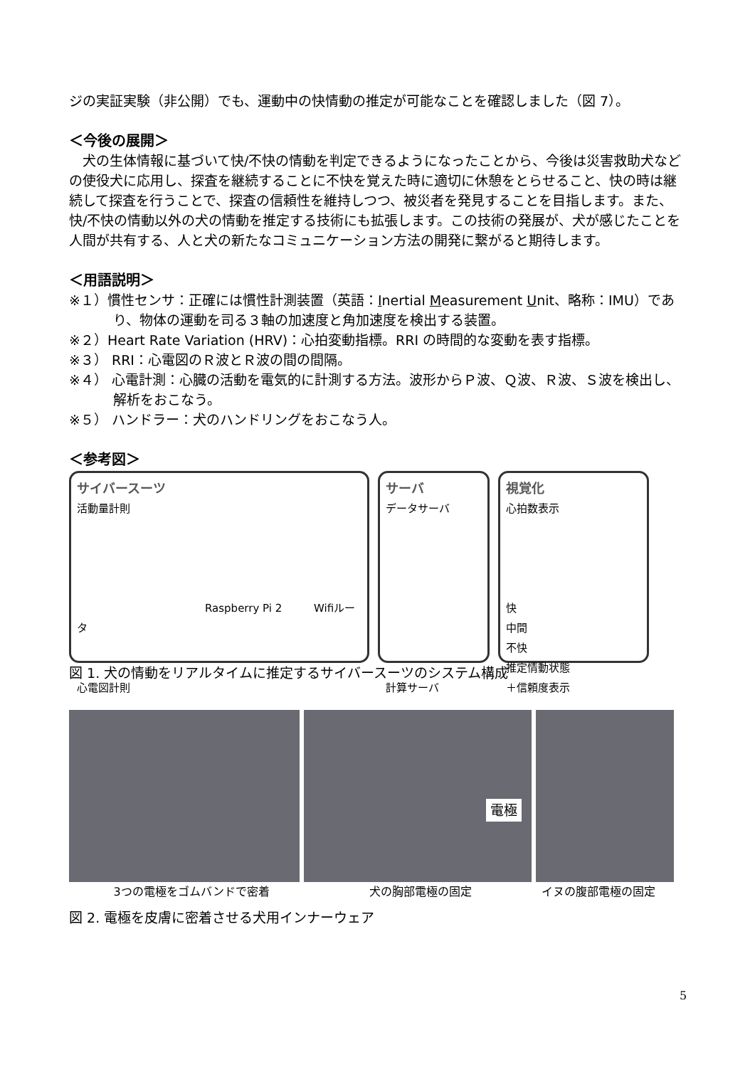ジの実証実験（非公開）でも、運動中の快情動の推定が可能なことを確認しました（図 7）。
＜今後の展開＞
　犬の生体情報に基づいて快/不快の情動を判定できるようになったことから、今後は災害救助犬などの使役犬に応用し、探査を継続することに不快を覚えた時に適切に休憩をとらせること、快の時は継続して探査を行うことで、探査の信頼性を維持しつつ、被災者を発見することを目指します。また、快/不快の情動以外の犬の情動を推定する技術にも拡張します。この技術の発展が、犬が感じたことを人間が共有する、人と犬の新たなコミュニケーション方法の開発に繋がると期待します。
＜用語説明＞
※１）慣性センサ：正確には慣性計測装置（英語：Inertial Measurement Unit、略称：IMU）であり、物体の運動を司る３軸の加速度と角加速度を検出する装置。
※２）Heart Rate Variation (HRV)：心拍変動指標。RRI の時間的な変動を表す指標。
※３） RRI：心電図のＲ波とＲ波の間の間隔。
※４） 心電計測：心臓の活動を電気的に計測する方法。波形からＰ波、Ｑ波、Ｒ波、Ｓ波を検出し、解析をおこなう。
※５） ハンドラー：犬のハンドリングをおこなう人。
＜参考図＞
サイバースーツ
活動量計則
Raspberry Pi 2 Wifiルータ
心電図計則
サーバ
データサーバ
計算サーバ
視覚化
心拍数表示
快
中間
不快
推定情動状態
＋信頼度表示
図 1. 犬の情動をリアルタイムに推定するサイバースーツのシステム構成
電極
3つの電極をゴムバンドで密着 犬の胸部電極の固定 イヌの腹部電極の固定
図 2. 電極を皮膚に密着させる犬用インナーウェア
5